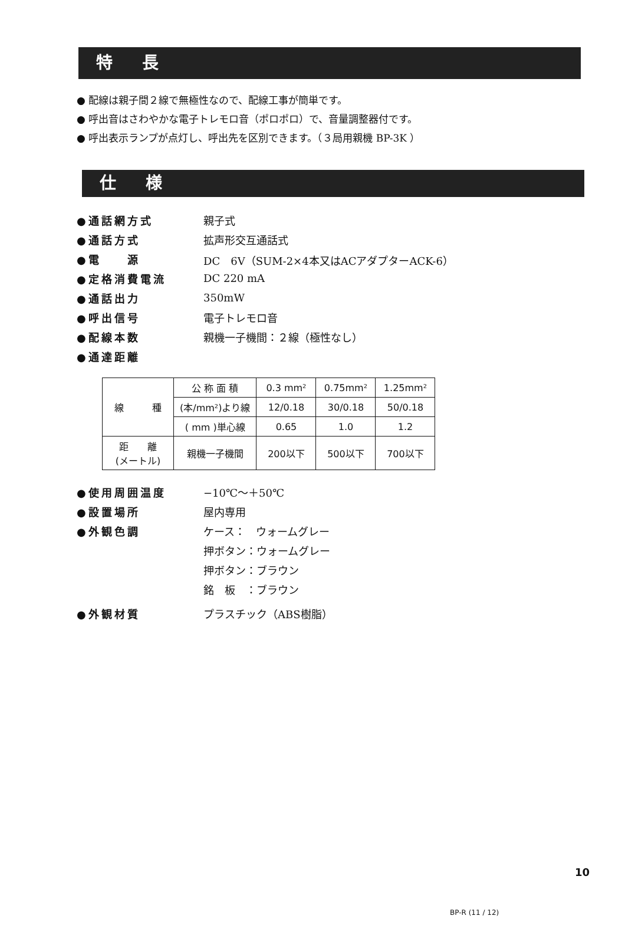特 長
● 配線は親子間２線で無極性なので、配線工事が簡単です。
● 呼出音はさわやかな電子トレモロ音（ポロポロ）で、音量調整器付です。
● 呼出表示ランプが点灯し、呼出先を区別できます。（３局用親機 BP-3K ）
仕 様
●通話網方式 親子式
●通話方式 拡声形交互通話式
●電　　源 DC　6V（SUM-2×4本又はACアダプターACK-6）
●定格消費電流 DC 220 mA
●通話出力 350mW
●呼出信号 電子トレモロ音
●配線本数 親機一子機間：２線（極性なし）
●通達距離
| 線 種 | 公 称 面 積 | 0.3 mm² | 0.75mm² | 1.25mm² |
| | (本/mm²)より線 | 12/0.18 | 30/0.18 | 50/0.18 |
| | ( mm )単心線 | 0.65 | 1.0 | 1.2 |
| 距 離 (メートル) | 親機一子機間 | 200以下 | 500以下 | 700以下 |
●使用周囲温度 −10℃〜＋50℃
●設置場所 屋内専用
●外観色調 ケース：　ウォームグレー
押ボタン：ウォームグレー
押ボタン：ブラウン
銘　板　：ブラウン
●外観材質 プラスチック（ABS樹脂）
10
BP-R (11 / 12)